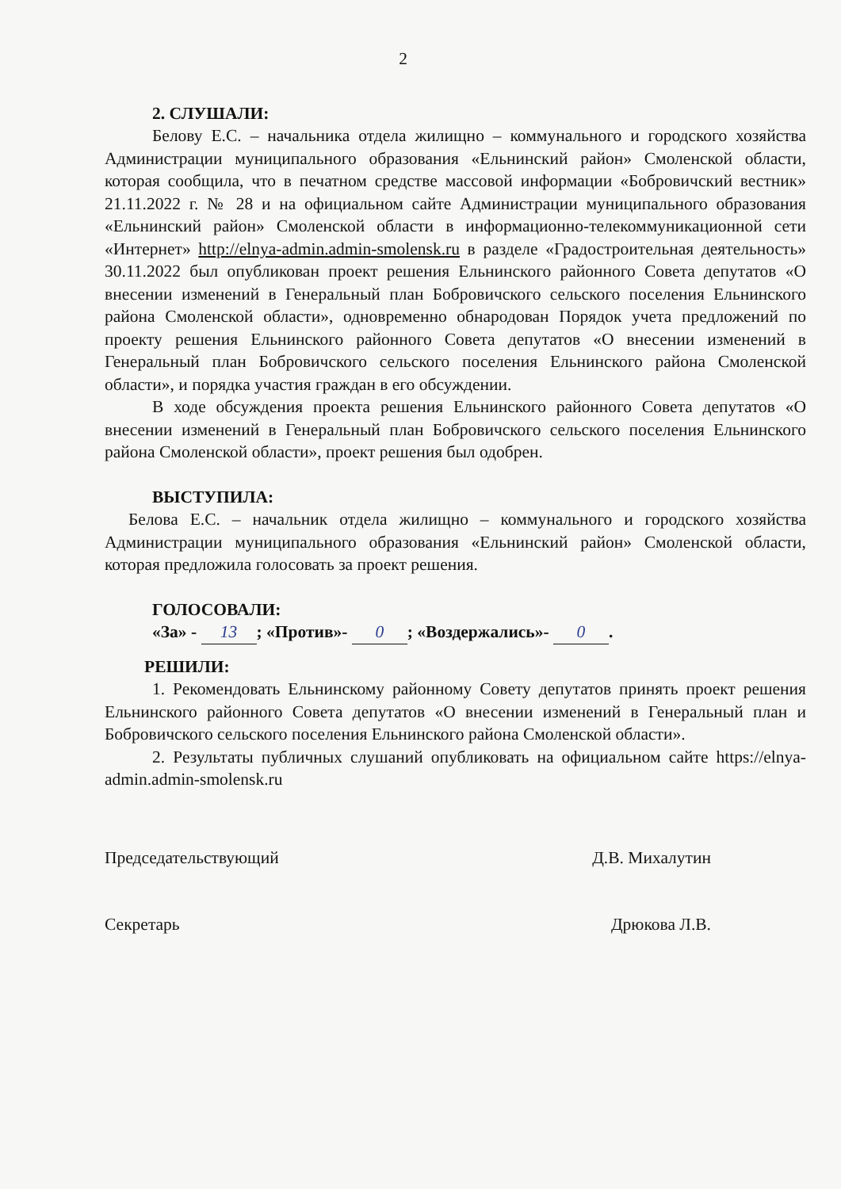2
2. СЛУШАЛИ:
Белову Е.С. – начальника отдела жилищно – коммунального и городского хозяйства Администрации муниципального образования «Ельнинский район» Смоленской области, которая сообщила, что в печатном средстве массовой информации «Бобровичский вестник» 21.11.2022 г. № 28 и на официальном сайте Администрации муниципального образования «Ельнинский район» Смоленской области в информационно-телекоммуникационной сети «Интернет» http://elnya-admin.admin-smolensk.ru в разделе «Градостроительная деятельность» 30.11.2022 был опубликован проект решения Ельнинского районного Совета депутатов «О внесении изменений в Генеральный план Бобровичского сельского поселения Ельнинского района Смоленской области», одновременно обнародован Порядок учета предложений по проекту решения Ельнинского районного Совета депутатов «О внесении изменений в Генеральный план Бобровичского сельского поселения Ельнинского района Смоленской области», и порядка участия граждан в его обсуждении.
В ходе обсуждения проекта решения Ельнинского районного Совета депутатов «О внесении изменений в Генеральный план Бобровичского сельского поселения Ельнинского района Смоленской области», проект решения был одобрен.
ВЫСТУПИЛА:
Белова Е.С. – начальник отдела жилищно – коммунального и городского хозяйства Администрации муниципального образования «Ельнинский район» Смоленской области, которая предложила голосовать за проект решения.
ГОЛОСОВАЛИ:
«За» - 13; «Против»- 0; «Воздержались»- 0.
РЕШИЛИ:
1. Рекомендовать Ельнинскому районному Совету депутатов принять проект решения Ельнинского районного Совета депутатов «О внесении изменений в Генеральный план и Бобровичского сельского поселения Ельнинского района Смоленской области».
2. Результаты публичных слушаний опубликовать на официальном сайте https://elnya-admin.admin-smolensk.ru
Председательствующий Д.В. Михалутин
Секретарь Дрюкова Л.В.